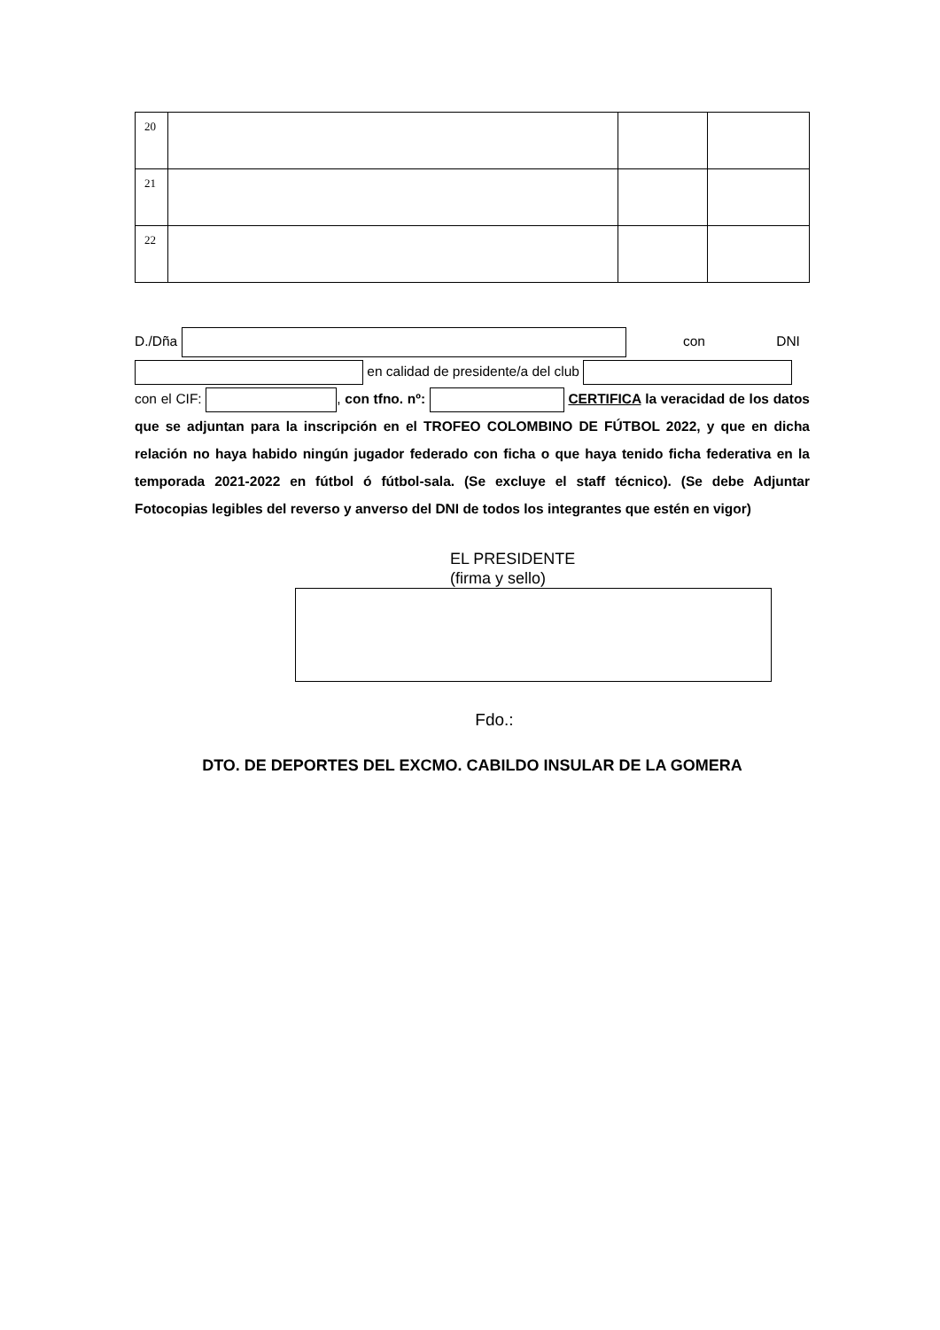| 20 | | | |
| 21 | | | |
| 22 | | | |
D./Dña con DNI
en calidad de presidente/a del club
con el CIF: , con tfno. nº: CERTIFICA la veracidad de los datos que se adjuntan para la inscripción en el TROFEO COLOMBINO DE FÚTBOL 2022, y que en dicha relación no haya habido ningún jugador federado con ficha o que haya tenido ficha federativa en la temporada 2021-2022 en fútbol ó fútbol-sala. (Se excluye el staff técnico). (Se debe Adjuntar Fotocopias legibles del reverso y anverso del DNI de todos los integrantes que estén en vigor)
EL PRESIDENTE
(firma y sello)
Fdo.:
DTO. DE DEPORTES DEL EXCMO. CABILDO INSULAR DE LA GOMERA